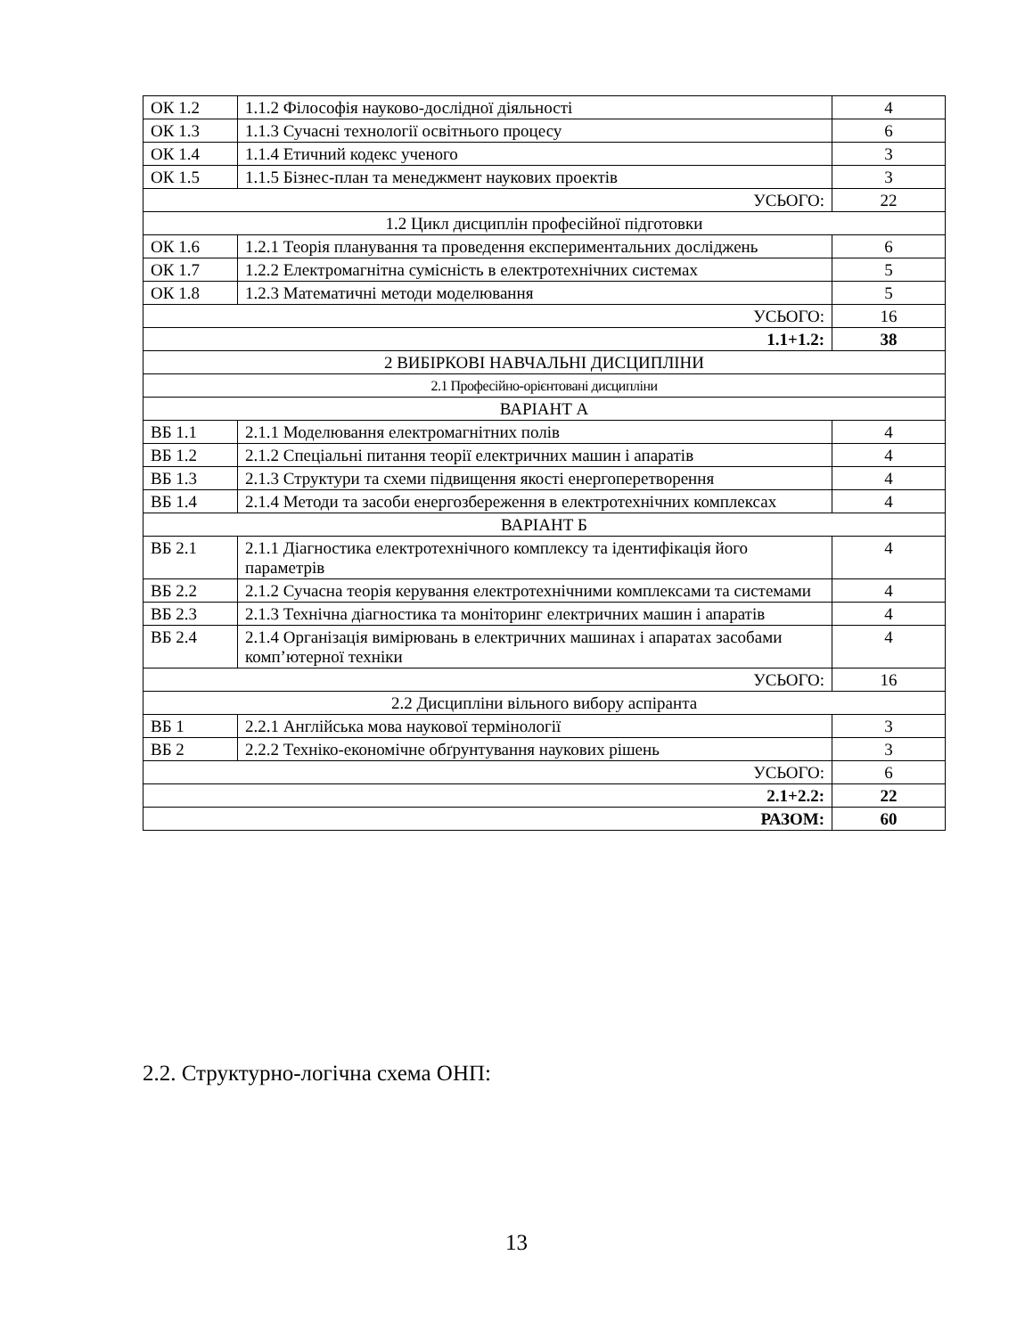| ОК 1.2 | 1.1.2 Філософія науково-дослідної діяльності | 4 |
| ОК 1.3 | 1.1.3 Сучасні технології освітнього процесу | 6 |
| ОК 1.4 | 1.1.4 Етичний кодекс ученого | 3 |
| ОК 1.5 | 1.1.5 Бізнес-план та менеджмент наукових проектів | 3 |
| УСЬОГО: | | 22 |
| 1.2 Цикл дисциплін професійної підготовки | | |
| ОК 1.6 | 1.2.1 Теорія планування та проведення експериментальних досліджень | 6 |
| ОК 1.7 | 1.2.2 Електромагнітна сумісність в електротехнічних системах | 5 |
| ОК 1.8 | 1.2.3 Математичні методи моделювання | 5 |
| УСЬОГО: | | 16 |
| 1.1+1.2: | | 38 |
| 2 ВИБІРКОВІ НАВЧАЛЬНІ ДИСЦИПЛІНИ | | |
| 2.1 Професійно-орієнтовані дисципліни | | |
| ВАРІАНТ А | | |
| ВБ 1.1 | 2.1.1 Моделювання електромагнітних полів | 4 |
| ВБ 1.2 | 2.1.2 Спеціальні питання теорії електричних машин і апаратів | 4 |
| ВБ 1.3 | 2.1.3 Структури та схеми підвищення якості енергоперетворення | 4 |
| ВБ 1.4 | 2.1.4 Методи та засоби енергозбереження в електротехнічних комплексах | 4 |
| ВАРІАНТ Б | | |
| ВБ 2.1 | 2.1.1 Діагностика електротехнічного комплексу та ідентифікація його параметрів | 4 |
| ВБ 2.2 | 2.1.2 Сучасна теорія керування електротехнічними комплексами та системами | 4 |
| ВБ 2.3 | 2.1.3 Технічна діагностика та моніторинг електричних машин і апаратів | 4 |
| ВБ 2.4 | 2.1.4 Організація вимірювань в електричних машинах і апаратах засобами комп’ютерної техніки | 4 |
| УСЬОГО: | | 16 |
| 2.2 Дисципліни вільного вибору аспіранта | | |
| ВБ 1 | 2.2.1 Англійська мова наукової термінології | 3 |
| ВБ 2 | 2.2.2 Техніко-економічне обґрунтування наукових рішень | 3 |
| УСЬОГО: | | 6 |
| 2.1+2.2: | | 22 |
| РАЗОМ: | | 60 |
2.2. Структурно-логічна схема ОНП:
13